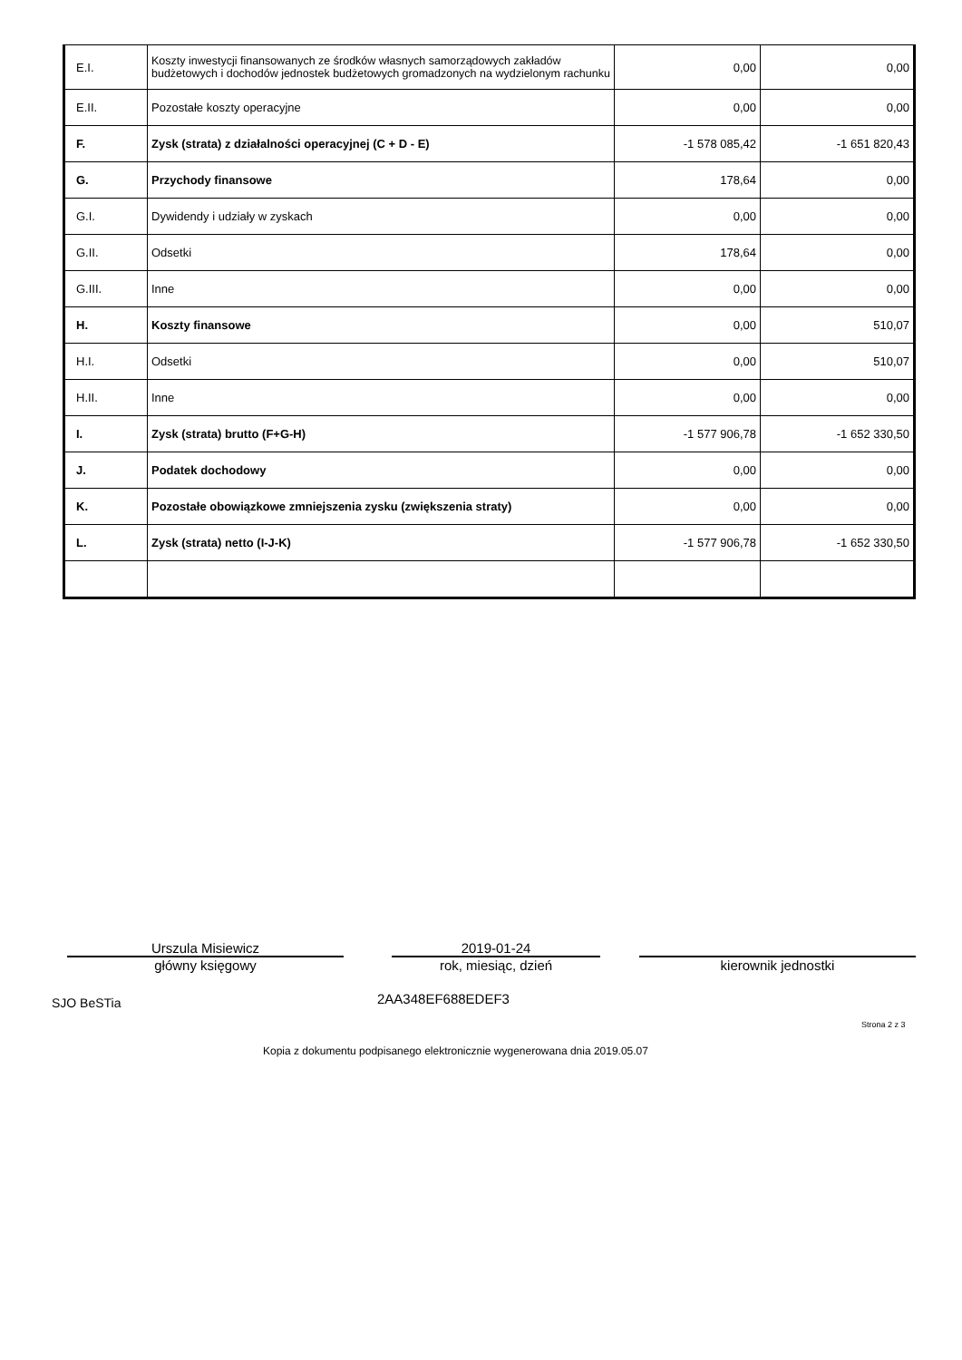| E.I. | Koszty inwestycji finansowanych ze środków własnych samorządowych zakładów budżetowych i dochodów jednostek budżetowych gromadzonych na wydzielonym rachunku | 0,00 | 0,00 |
| E.II. | Pozostałe koszty operacyjne | 0,00 | 0,00 |
| F. | Zysk (strata) z działalności operacyjnej (C + D - E) | -1 578 085,42 | -1 651 820,43 |
| G. | Przychody finansowe | 178,64 | 0,00 |
| G.I. | Dywidendy i udziały w zyskach | 0,00 | 0,00 |
| G.II. | Odsetki | 178,64 | 0,00 |
| G.III. | Inne | 0,00 | 0,00 |
| H. | Koszty finansowe | 0,00 | 510,07 |
| H.I. | Odsetki | 0,00 | 510,07 |
| H.II. | Inne | 0,00 | 0,00 |
| I. | Zysk (strata) brutto (F+G-H) | -1 577 906,78 | -1 652 330,50 |
| J. | Podatek dochodowy | 0,00 | 0,00 |
| K. | Pozostałe obowiązkowe zmniejszenia zysku (zwiększenia straty) | 0,00 | 0,00 |
| L. | Zysk (strata) netto (I-J-K) | -1 577 906,78 | -1 652 330,50 |
Urszula Misiewicz
główny księgowy
2019-01-24
rok, miesiąc, dzień
kierownik jednostki
SJO BeSTia 2AA348EF688EDEF3
Strona 2 z 3
Kopia z dokumentu podpisanego elektronicznie wygenerowana dnia 2019.05.07